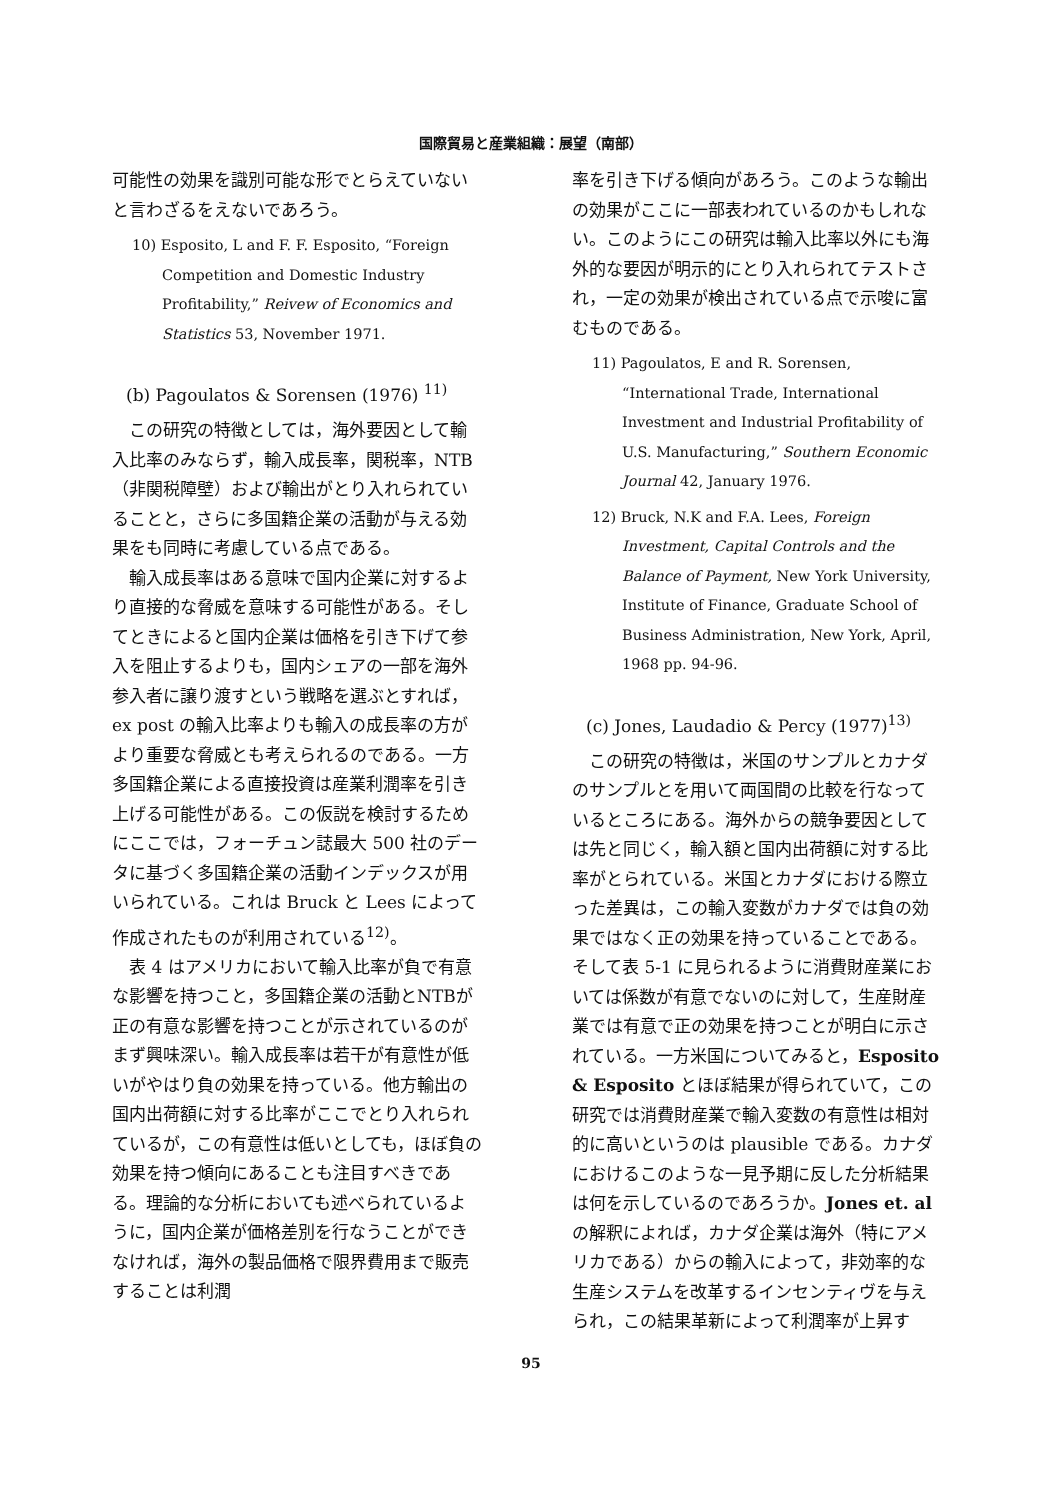国際貿易と産業組織：展望（南部）
可能性の効果を識別可能な形でとらえていないと言わざるをえないであろう。
10) Esposito, L and F. F. Esposito, “Foreign Competition and Domestic Industry Profitability,” Reivew of Economics and Statistics 53, November 1971.
(b) Pagoulatos & Sorensen (1976) <sup>11)</sup>
この研究の特徴としては，海外要因として輸入比率のみならず，輸入成長率，関税率，NTB（非関税障壁）および輸出がとり入れられていることと，さらに多国籍企業の活動が与える効果をも同時に考慮している点である。
輸入成長率はある意味で国内企業に対するより直接的な脅威を意味する可能性がある。そしてときによると国内企業は価格を引き下げて参入を阻止するよりも，国内シェアの一部を海外参入者に譲り渡すという戦略を選ぶとすれば，ex post の輸入比率よりも輸入の成長率の方がより重要な脅威とも考えられるのである。一方多国籍企業による直接投資は産業利潤率を引き上げる可能性がある。この仮説を検討するためにここでは，フォーチュン誌最大 500 社のデータに基づく多国籍企業の活動インデックスが用いられている。これは Bruck と Lees によって作成されたものが利用されている<sup>12)</sup>。
表 4 はアメリカにおいて輸入比率が負で有意な影響を持つこと，多国籍企業の活動とNTBが正の有意な影響を持つことが示されているのがまず興味深い。輸入成長率は若干が有意性が低いがやはり負の効果を持っている。他方輸出の国内出荷額に対する比率がここでとり入れられているが，この有意性は低いとしても，ほぼ負の効果を持つ傾向にあることも注目すべきである。理論的な分析においても述べられているように，国内企業が価格差別を行なうことができなければ，海外の製品価格で限界費用まで販売することは利潤
率を引き下げる傾向があろう。このような輸出の効果がここに一部表われているのかもしれない。このようにこの研究は輸入比率以外にも海外的な要因が明示的にとり入れられてテストされ，一定の効果が検出されている点で示唆に富むものである。
11) Pagoulatos, E and R. Sorensen, “International Trade, International Investment and Industrial Profitability of U.S. Manufacturing,” Southern Economic Journal 42, January 1976.
12) Bruck, N.K and F.A. Lees, Foreign Investment, Capital Controls and the Balance of Payment, New York University, Institute of Finance, Graduate School of Business Administration, New York, April, 1968 pp. 94-96.
(c) Jones, Laudadio & Percy (1977)<sup>13)</sup>
この研究の特徴は，米国のサンプルとカナダのサンプルとを用いて両国間の比較を行なっているところにある。海外からの競争要因としては先と同じく，輸入額と国内出荷額に対する比率がとられている。米国とカナダにおける際立った差異は，この輸入変数がカナダでは負の効果ではなく正の効果を持っていることである。そして表 5-1 に見られるように消費財産業においては係数が有意でないのに対して，生産財産業では有意で正の効果を持つことが明白に示されている。一方米国についてみると，Esposito & Esposito とほぼ結果が得られていて，この研究では消費財産業で輸入変数の有意性は相対的に高いというのは plausible である。カナダにおけるこのような一見予期に反した分析結果は何を示しているのであろうか。Jones et. al の解釈によれば，カナダ企業は海外（特にアメリカである）からの輸入によって，非効率的な生産システムを改革するインセンティヴを与えられ，この結果革新によって利潤率が上昇す
95